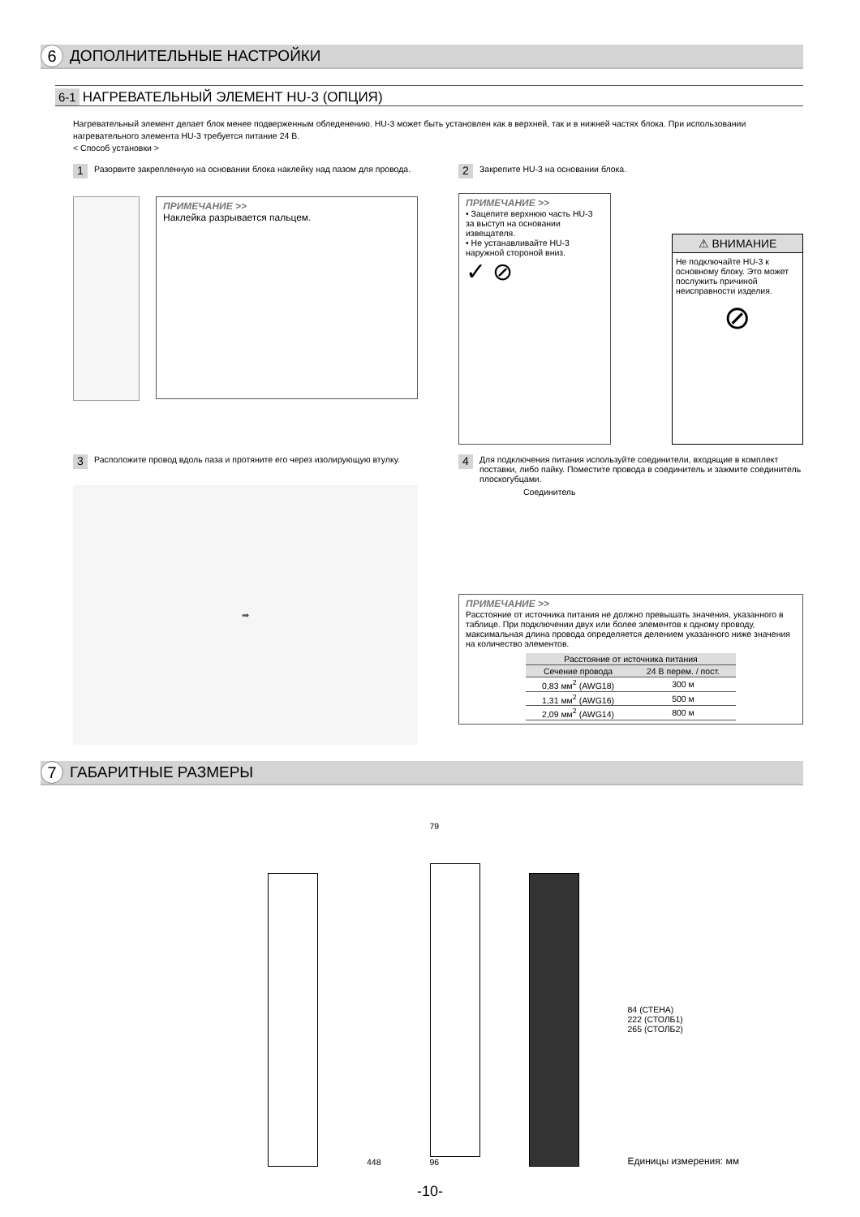6
ДОПОЛНИТЕЛЬНЫЕ НАСТРОЙКИ
6-1
НАГРЕВАТЕЛЬНЫЙ ЭЛЕМЕНТ HU-3 (ОПЦИЯ)
Нагревательный элемент делает блок менее подверженным обледенению. HU-3 может быть установлен как в верхней, так и в нижней частях блока. При использовании нагревательного элемента HU-3 требуется питание 24 В.
< Способ установки >
1
Разорвите закрепленную на основании блока наклейку над пазом для провода.
ПРИМЕЧАНИЕ >>
Наклейка разрывается пальцем.
2
Закрепите HU-3 на основании блока.
ПРИМЕЧАНИЕ >>
• Зацепите верхнюю часть HU-3 за выступ на основании извещателя.
• Не устанавливайте HU-3 наружной стороной вниз.
✓ ⊘
⚠ ВНИМАНИЕ
Не подключайте HU-3 к основному блоку. Это может послужить причиной неисправности изделия.
⊘
3
Расположите провод вдоль паза и протяните его через изолирующую втулку.
➡
4
Для подключения питания используйте соединители, входящие в комплект поставки, либо пайку. Поместите провода в соединитель и зажмите соединитель плоскогубцами.
Соединитель
ПРИМЕЧАНИЕ >>
Расстояние от источника питания не должно превышать значения, указанного в таблице. При подключении двух или более элементов к одному проводу, максимальная длина провода определяется делением указанного ниже значения на количество элементов.
| Расстояние от источника питания | |
| --- | --- |
| Сечение провода | 24 В перем. / пост. |
| 0,83 мм<sup>2</sup> (AWG18) | 300 м |
| 1,31 мм<sup>2</sup> (AWG16) | 500 м |
| 2,09 мм<sup>2</sup> (AWG14) | 800 м |
7
ГАБАРИТНЫЕ РАЗМЕРЫ
448
79
96
84 (СТЕНА)
222 (СТОЛБ1)
265 (СТОЛБ2)
Единицы измерения: мм
-10-